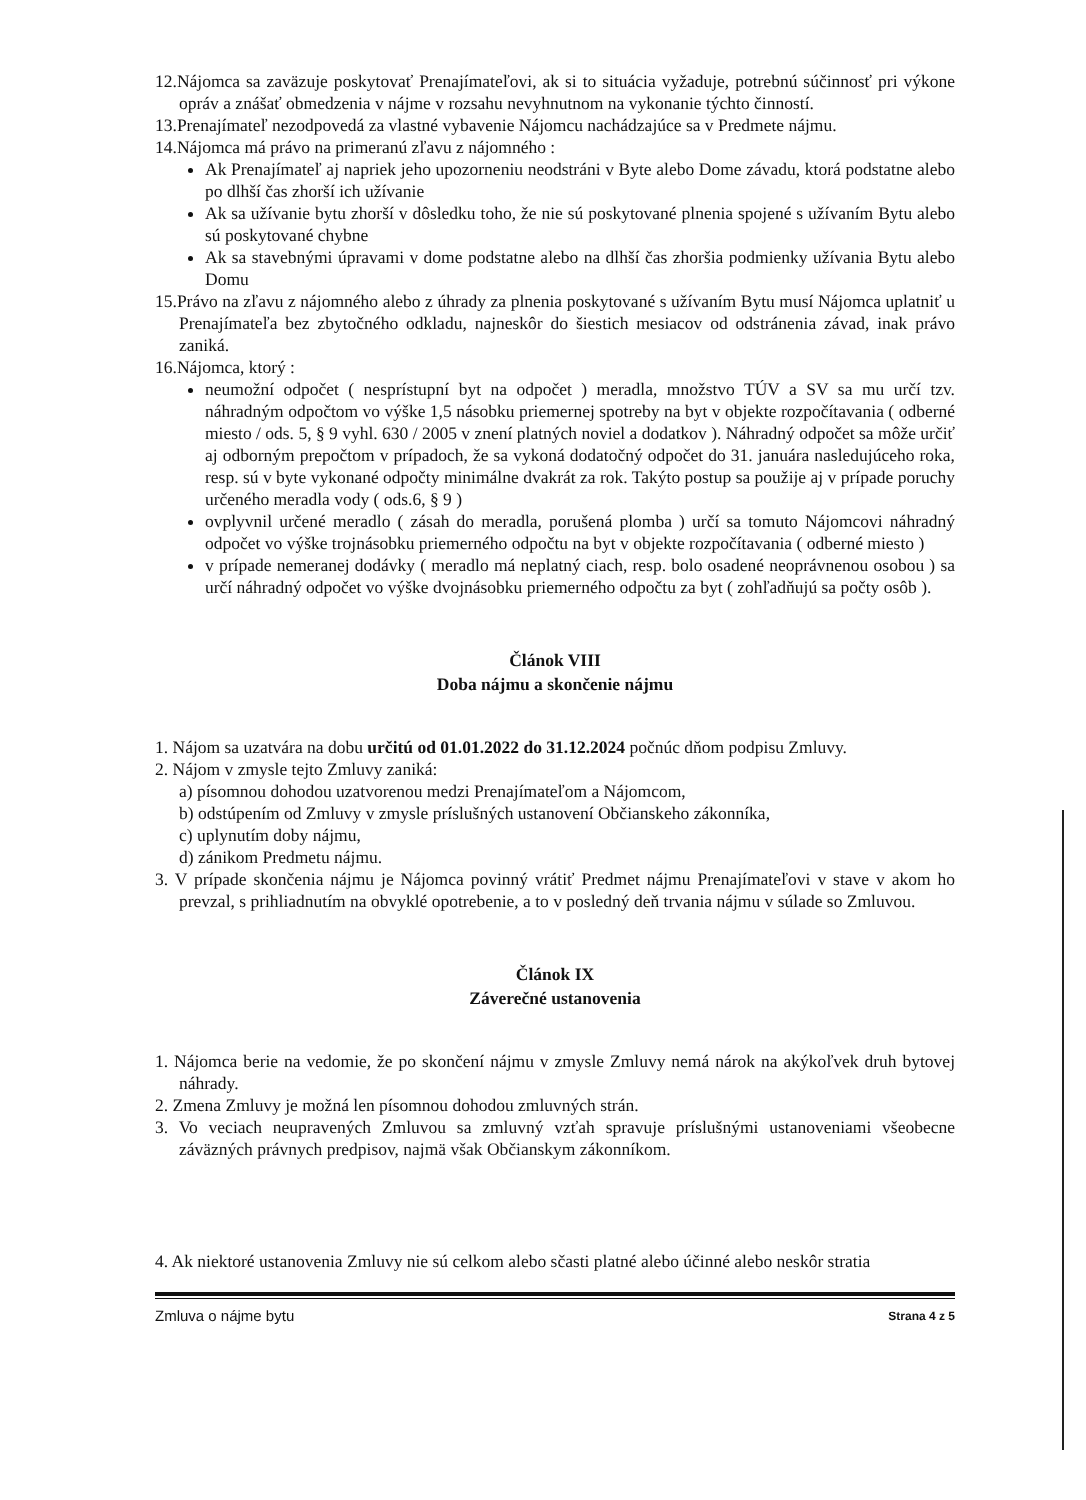12.Nájomca sa zaväzuje poskytovať Prenajímateľovi, ak si to situácia vyžaduje, potrebnú súčinnosť pri výkone opráv a znášať obmedzenia v nájme v rozsahu nevyhnutnom na vykonanie týchto činností.
13.Prenajímateľ nezodpovedá za vlastné vybavenie Nájomcu nachádzajúce sa v Predmete nájmu.
14.Nájomca má právo na primeranú zľavu z nájomného :
Ak Prenajímateľ aj napriek jeho upozorneniu neodstráni v Byte alebo Dome závadu, ktorá podstatne alebo po dlhší čas zhorší ich užívanie
Ak sa užívanie bytu zhorší v dôsledku toho, že nie sú poskytované plnenia spojené s užívaním Bytu alebo sú poskytované chybne
Ak sa stavebnými úpravami v dome podstatne alebo na dlhší čas zhoršia podmienky užívania Bytu alebo Domu
15.Právo na zľavu z nájomného alebo z úhrady za plnenia poskytované s užívaním Bytu musí Nájomca uplatniť u Prenajímateľa bez zbytočného odkladu, najneskôr do šiestich mesiacov od odstránenia závad, inak právo zaniká.
16.Nájomca, ktorý :
neumožní odpočet ( nesprístupní byt na odpočet ) meradla, množstvo TÚV a SV sa mu určí tzv. náhradným odpočtom vo výške 1,5 násobku priemernej spotreby na byt v objekte rozpočítavania ( odberné miesto / ods. 5, § 9 vyhl. 630 / 2005 v znení platných noviel a dodatkov ). Náhradný odpočet sa môže určiť aj odborným prepočtom v prípadoch, že sa vykoná dodatočný odpočet do 31. januára nasledujúceho roka, resp. sú v byte vykonané odpočty minimálne dvakrát za rok. Takýto postup sa použije aj v prípade poruchy určeného meradla vody ( ods.6, § 9 )
ovplyvnil určené meradlo ( zásah do meradla, porušená plomba ) určí sa tomuto Nájomcovi náhradný odpočet vo výške trojnásobku priemerného odpočtu na byt v objekte rozpočítavania ( odberné miesto )
v prípade nemeranej dodávky ( meradlo má neplatný ciach, resp. bolo osadené neoprávnenou osobou ) sa určí náhradný odpočet vo výške dvojnásobku priemerného odpočtu za byt ( zohľadňujú sa počty osôb ).
Článok VIII
Doba nájmu a skončenie nájmu
1. Nájom sa uzatvára na dobu určitú od 01.01.2022 do 31.12.2024 počnúc dňom podpisu Zmluvy.
2. Nájom v zmysle tejto Zmluvy zaniká:
a) písomnou dohodou uzatvorenou medzi Prenajímateľom a Nájomcom,
b) odstúpením od Zmluvy v zmysle príslušných ustanovení Občianskeho zákonníka,
c) uplynutím doby nájmu,
d) zánikom Predmetu nájmu.
3. V prípade skončenia nájmu je Nájomca povinný vrátiť Predmet nájmu Prenajímateľovi v stave v akom ho prevzal, s prihliadnutím na obvyklé opotrebenie, a to v posledný deň trvania nájmu v súlade so Zmluvou.
Článok IX
Záverečné ustanovenia
1. Nájomca berie na vedomie, že po skončení nájmu v zmysle Zmluvy nemá nárok na akýkoľvek druh bytovej náhrady.
2. Zmena Zmluvy je možná len písomnou dohodou zmluvných strán.
3. Vo veciach neupravených Zmluvou sa zmluvný vzťah spravuje príslušnými ustanoveniami všeobecne záväzných právnych predpisov, najmä však Občianskym zákonníkom.
4. Ak niektoré ustanovenia Zmluvy nie sú celkom alebo sčasti platné alebo účinné alebo neskôr stratia
Zmluva o nájme bytu Strana 4 z 5